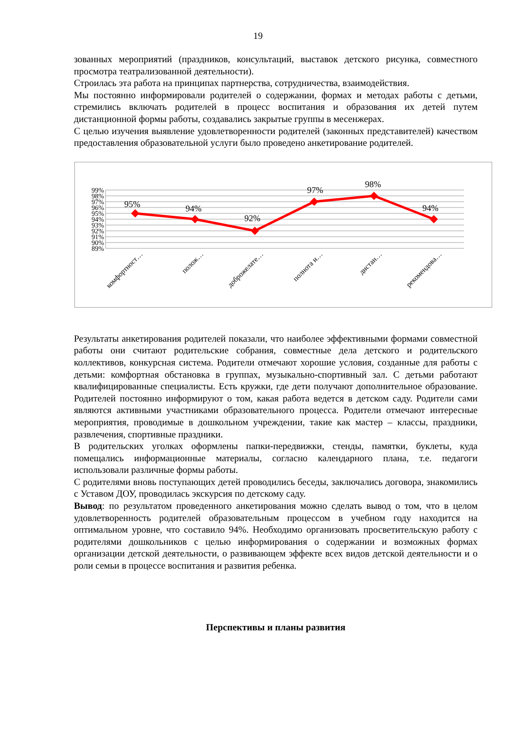19
зованных мероприятий (праздников, консультаций, выставок детского рисунка, совместного просмотра театрализованной деятельности).
Строилась эта работа на принципах партнерства, сотрудничества, взаимодействия.
Мы постоянно информировали родителей о содержании, формах и методах работы с детьми, стремились включать родителей в процесс воспитания и образования их детей путем дистанционной формы работы, создавались закрытые группы в месенжерах.
С целью изучения выявление удовлетворенности родителей (законных представителей) качеством предоставления образовательной услуги было проведено анкетирование родителей.
99%
98%
97%
96%
95%
94%
93%
92%
91%
90%
89%
95%
94%
92%
97%
98%
94%
комфортност…
полож…
доброжелате…
полнота и…
дистан…
рекомендова…
Результаты анкетирования родителей показали, что наиболее эффективными формами совместной работы они считают родительские собрания, совместные дела детского и родительского коллективов, конкурсная система. Родители отмечают хорошие условия, созданные для работы с детьми: комфортная обстановка в группах, музыкально-спортивный зал. С детьми работают квалифицированные специалисты. Есть кружки, где дети получают дополнительное образование. Родителей постоянно информируют о том, какая работа ведется в детском саду. Родители сами являются активными участниками образовательного процесса. Родители отмечают интересные мероприятия, проводимые в дошкольном учреждении, такие как мастер – классы, праздники, развлечения, спортивные праздники.
В родительских уголках оформлены папки-передвижки, стенды, памятки, буклеты, куда помещались информационные материалы, согласно календарного плана, т.е. педагоги использовали различные формы работы.
С родителями вновь поступающих детей проводились беседы, заключались договора, знакомились с Уставом ДОУ, проводилась экскурсия по детскому саду.
Вывод: по результатом проведенного анкетирования можно сделать вывод о том, что в целом удовлетворенность родителей образовательным процессом в учебном году находится на оптимальном уровне, что составило 94%. Необходимо организовать просветительскую работу с родителями дошкольников с целью информирования о содержании и возможных формах организации детской деятельности, о развивающем эффекте всех видов детской деятельности и о роли семьи в процессе воспитания и развития ребенка.
Перспективы и планы развития